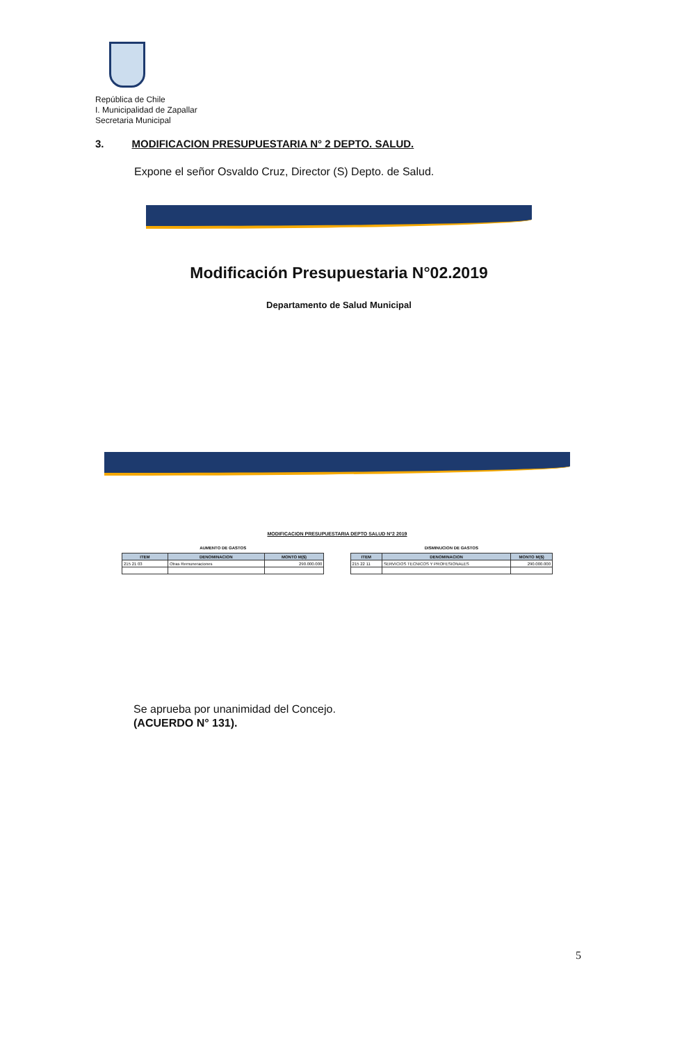República de Chile
I. Municipalidad de Zapallar
Secretaria Municipal
3. MODIFICACION PRESUPUESTARIA N° 2 DEPTO. SALUD.
Expone el señor Osvaldo Cruz, Director (S) Depto. de Salud.
Modificación Presupuestaria N°02.2019
Departamento de Salud Municipal
MODIFICACION PRESUPUESTARIA DEPTO SALUD N°2 2019
AUMENTO DE GASTOS
| ITEM | DENOMINACION | MONTO M($) |
| --- | --- | --- |
| 215 21 03 | Otras Remuneraciones | 290.000.000 |
DISMINUCION DE GASTOS
| ITEM | DENOMINACION | MONTO M($) |
| --- | --- | --- |
| 215 22 11 | SERVICIOS TECNICOS Y PROFESIONALES | 290.000.000 |
Se aprueba por unanimidad del Concejo.
(ACUERDO N° 131).
5